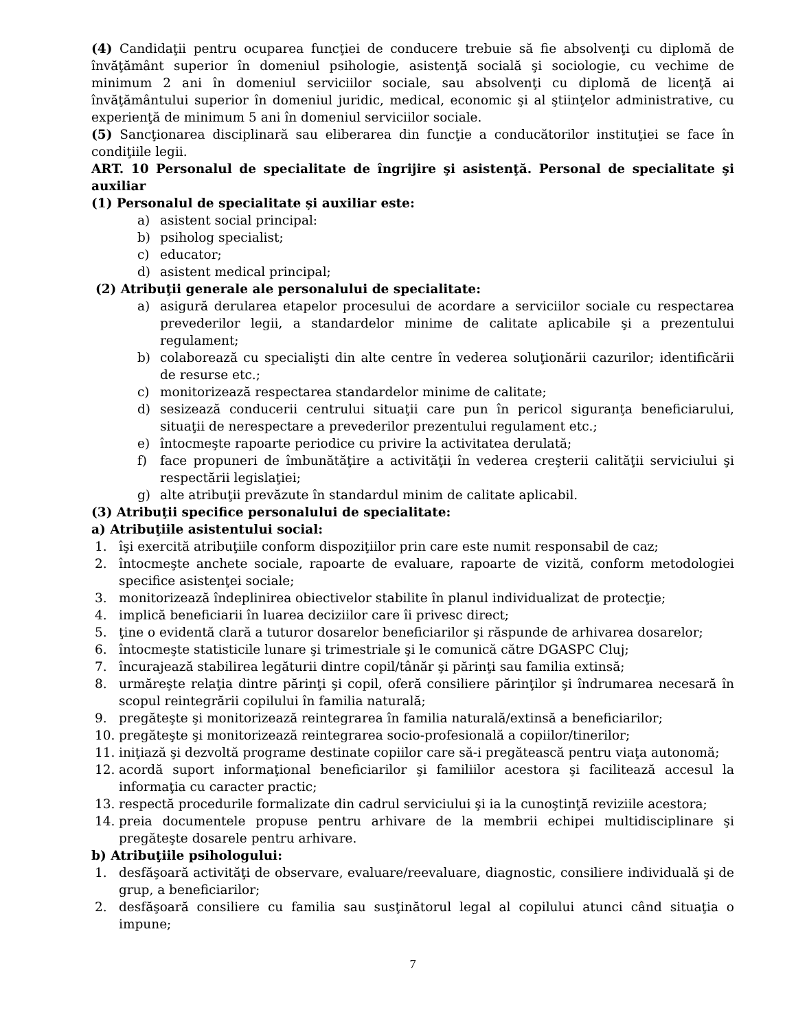(4) Candidaţii pentru ocuparea funcţiei de conducere trebuie să fie absolvenţi cu diplomă de învăţământ superior în domeniul psihologie, asistenţă socială şi sociologie, cu vechime de minimum 2 ani în domeniul serviciilor sociale, sau absolvenţi cu diplomă de licenţă ai învăţământului superior în domeniul juridic, medical, economic şi al ştiinţelor administrative, cu experienţă de minimum 5 ani în domeniul serviciilor sociale.
(5) Sancţionarea disciplinară sau eliberarea din funcţie a conducătorilor instituţiei se face în condiţiile legii.
ART. 10 Personalul de specialitate de îngrijire şi asistenţă. Personal de specialitate şi auxiliar
(1) Personalul de specialitate și auxiliar este:
a) asistent social principal:
b) psiholog specialist;
c) educator;
d) asistent medical principal;
(2) Atribuţii generale ale personalului de specialitate:
a) asigură derularea etapelor procesului de acordare a serviciilor sociale cu respectarea prevederilor legii, a standardelor minime de calitate aplicabile şi a prezentului regulament;
b) colaborează cu specialişti din alte centre în vederea soluţionării cazurilor; identificării de resurse etc.;
c) monitorizează respectarea standardelor minime de calitate;
d) sesizează conducerii centrului situaţii care pun în pericol siguranţa beneficiarului, situaţii de nerespectare a prevederilor prezentului regulament etc.;
e) întocmeşte rapoarte periodice cu privire la activitatea derulată;
f) face propuneri de îmbunătăţire a activităţii în vederea creşterii calităţii serviciului şi respectării legislaţiei;
g) alte atribuţii prevăzute în standardul minim de calitate aplicabil.
(3) Atribuţii specifice personalului de specialitate:
a) Atribuţiile asistentului social:
1. îşi exercită atribuţiile conform dispoziţiilor prin care este numit responsabil de caz;
2. întocmeşte anchete sociale, rapoarte de evaluare, rapoarte de vizită, conform metodologiei specifice asistenţei sociale;
3. monitorizează îndeplinirea obiectivelor stabilite în planul individualizat de protecţie;
4. implică beneficiarii în luarea deciziilor care îi privesc direct;
5. ţine o evidentă clară a tuturor dosarelor beneficiarilor şi răspunde de arhivarea dosarelor;
6. întocmeşte statisticile lunare şi trimestriale şi le comunică către DGASPC Cluj;
7. încurajează stabilirea legăturii dintre copil/tânăr şi părinţi sau familia extinsă;
8. urmăreşte relaţia dintre părinţi şi copil, oferă consiliere părinţilor şi îndrumarea necesară în scopul reintegrării copilului în familia naturală;
9. pregăteşte şi monitorizează reintegrarea în familia naturală/extinsă a beneficiarilor;
10. pregăteşte şi monitorizează reintegrarea socio-profesională a copiilor/tinerilor;
11. iniţiază şi dezvoltă programe destinate copiilor care să-i pregătească pentru viaţa autonomă;
12. acordă suport informaţional beneficiarilor şi familiilor acestora şi facilitează accesul la informaţia cu caracter practic;
13. respectă procedurile formalizate din cadrul serviciului şi ia la cunoştinţă reviziile acestora;
14. preia documentele propuse pentru arhivare de la membrii echipei multidisciplinare şi pregăteşte dosarele pentru arhivare.
b) Atribuţiile psihologului:
1. desfăşoară activităţi de observare, evaluare/reevaluare, diagnostic, consiliere individuală şi de grup, a beneficiarilor;
2. desfăşoară consiliere cu familia sau susţinătorul legal al copilului atunci când situaţia o impune;
7